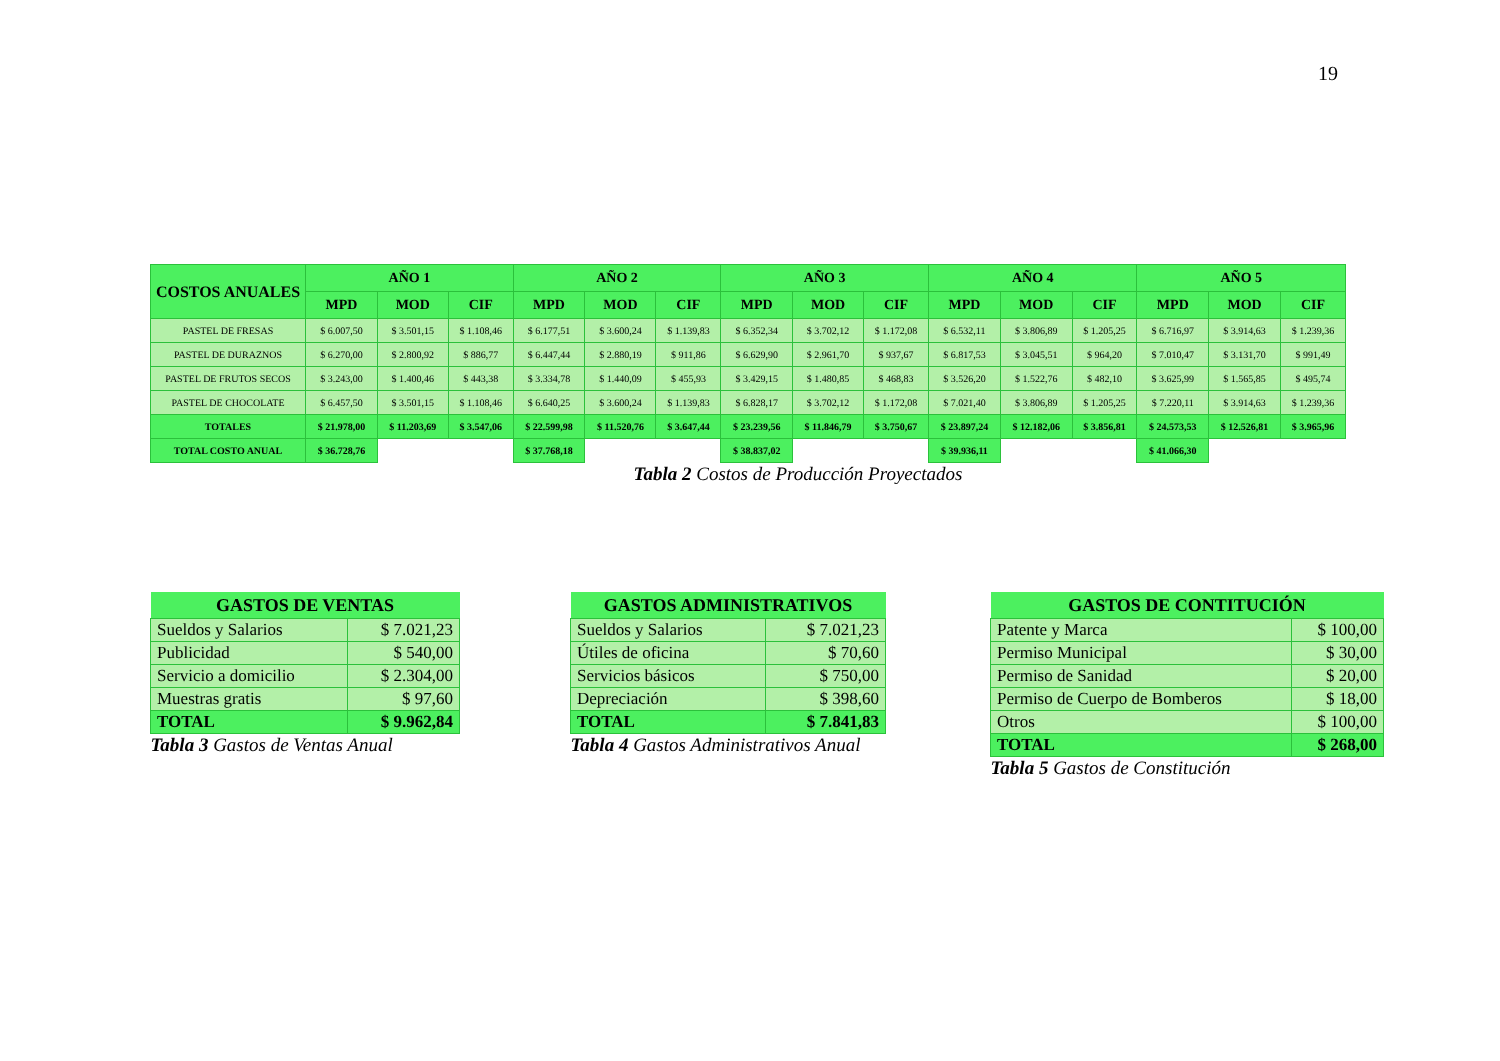19
| COSTOS ANUALES | AÑO 1 | | | AÑO 2 | | | AÑO 3 | | | AÑO 4 | | | AÑO 5 | | |
| --- | --- | --- | --- | --- | --- | --- | --- | --- | --- | --- | --- | --- | --- | --- | --- |
| | MPD | MOD | CIF | MPD | MOD | CIF | MPD | MOD | CIF | MPD | MOD | CIF | MPD | MOD | CIF |
| PASTEL DE FRESAS | $ 6.007,50 | $ 3.501,15 | $ 1.108,46 | $ 6.177,51 | $ 3.600,24 | $ 1.139,83 | $ 6.352,34 | $ 3.702,12 | $ 1.172,08 | $ 6.532,11 | $ 3.806,89 | $ 1.205,25 | $ 6.716,97 | $ 3.914,63 | $ 1.239,36 |
| PASTEL DE DURAZNOS | $ 6.270,00 | $ 2.800,92 | $ 886,77 | $ 6.447,44 | $ 2.880,19 | $ 911,86 | $ 6.629,90 | $ 2.961,70 | $ 937,67 | $ 6.817,53 | $ 3.045,51 | $ 964,20 | $ 7.010,47 | $ 3.131,70 | $ 991,49 |
| PASTEL DE FRUTOS SECOS | $ 3.243,00 | $ 1.400,46 | $ 443,38 | $ 3.334,78 | $ 1.440,09 | $ 455,93 | $ 3.429,15 | $ 1.480,85 | $ 468,83 | $ 3.526,20 | $ 1.522,76 | $ 482,10 | $ 3.625,99 | $ 1.565,85 | $ 495,74 |
| PASTEL DE CHOCOLATE | $ 6.457,50 | $ 3.501,15 | $ 1.108,46 | $ 6.640,25 | $ 3.600,24 | $ 1.139,83 | $ 6.828,17 | $ 3.702,12 | $ 1.172,08 | $ 7.021,40 | $ 3.806,89 | $ 1.205,25 | $ 7.220,11 | $ 3.914,63 | $ 1.239,36 |
| TOTALES | $ 21.978,00 | $ 11.203,69 | $ 3.547,06 | $ 22.599,98 | $ 11.520,76 | $ 3.647,44 | $ 23.239,56 | $ 11.846,79 | $ 3.750,67 | $ 23.897,24 | $ 12.182,06 | $ 3.856,81 | $ 24.573,53 | $ 12.526,81 | $ 3.965,96 |
| TOTAL COSTO ANUAL | $ 36.728,76 | | | $ 37.768,18 | | | $ 38.837,02 | | | $ 39.936,11 | | | $ 41.066,30 | | |
Tabla 2 Costos de Producción Proyectados
| GASTOS DE VENTAS | |
| --- | --- |
| Sueldos y Salarios | $ 7.021,23 |
| Publicidad | $ 540,00 |
| Servicio a domicilio | $ 2.304,00 |
| Muestras gratis | $ 97,60 |
| TOTAL | $ 9.962,84 |
| Tabla 3 Gastos de Ventas Anual | |
| GASTOS ADMINISTRATIVOS | |
| --- | --- |
| Sueldos y Salarios | $ 7.021,23 |
| Útiles de oficina | $ 70,60 |
| Servicios básicos | $ 750,00 |
| Depreciación | $ 398,60 |
| TOTAL | $ 7.841,83 |
| Tabla 4 Gastos Administrativos Anual | |
| GASTOS DE CONTITUCIÓN | |
| --- | --- |
| Patente y Marca | $ 100,00 |
| Permiso Municipal | $ 30,00 |
| Permiso de Sanidad | $ 20,00 |
| Permiso de Cuerpo de Bomberos | $ 18,00 |
| Otros | $ 100,00 |
| TOTAL | $ 268,00 |
| Tabla 5 Gastos de Constitución | |